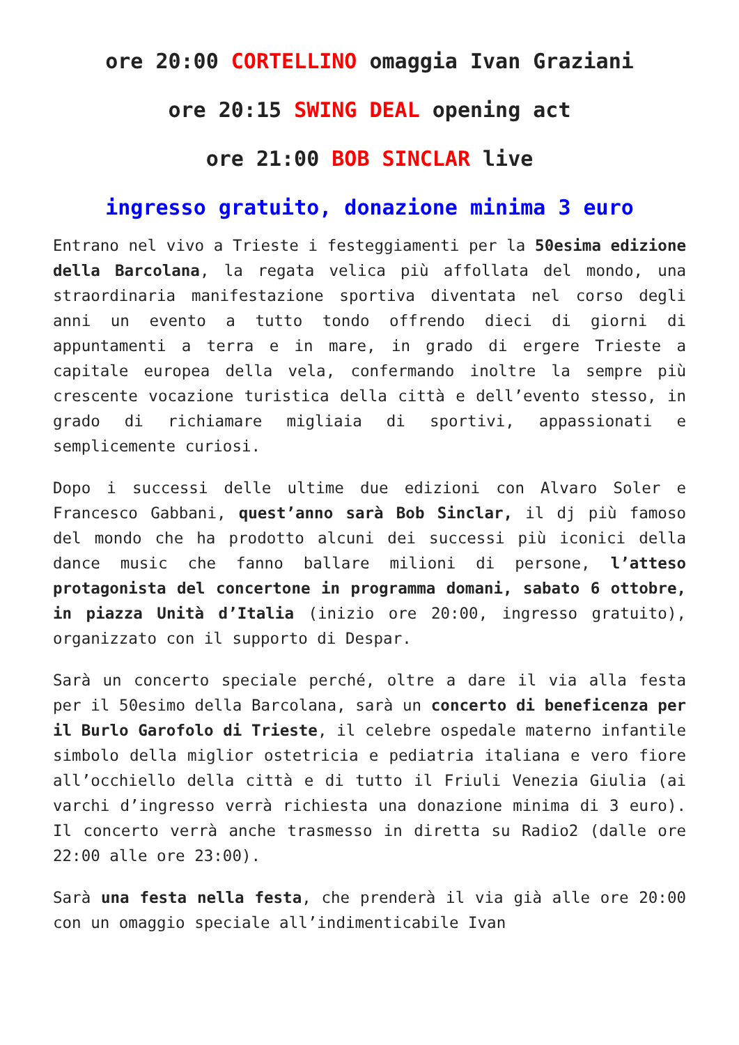ore 20:00 CORTELLINO omaggia Ivan Graziani
ore 20:15 SWING DEAL opening act
ore 21:00 BOB SINCLAR live
ingresso gratuito, donazione minima 3 euro
Entrano nel vivo a Trieste i festeggiamenti per la 50esima edizione della Barcolana, la regata velica più affollata del mondo, una straordinaria manifestazione sportiva diventata nel corso degli anni un evento a tutto tondo offrendo dieci di giorni di appuntamenti a terra e in mare, in grado di ergere Trieste a capitale europea della vela, confermando inoltre la sempre più crescente vocazione turistica della città e dell’evento stesso, in grado di richiamare migliaia di sportivi, appassionati e semplicemente curiosi.
Dopo i successi delle ultime due edizioni con Alvaro Soler e Francesco Gabbani, quest’anno sarà Bob Sinclar, il dj più famoso del mondo che ha prodotto alcuni dei successi più iconici della dance music che fanno ballare milioni di persone, l’atteso protagonista del concertone in programma domani, sabato 6 ottobre, in piazza Unità d’Italia (inizio ore 20:00, ingresso gratuito), organizzato con il supporto di Despar.
Sarà un concerto speciale perché, oltre a dare il via alla festa per il 50esimo della Barcolana, sarà un concerto di beneficenza per il Burlo Garofolo di Trieste, il celebre ospedale materno infantile simbolo della miglior ostetricia e pediatria italiana e vero fiore all’occhiello della città e di tutto il Friuli Venezia Giulia (ai varchi d’ingresso verrà richiesta una donazione minima di 3 euro). Il concerto verrà anche trasmesso in diretta su Radio2 (dalle ore 22:00 alle ore 23:00).
Sarà una festa nella festa, che prenderà il via già alle ore 20:00 con un omaggio speciale all’indimenticabile Ivan